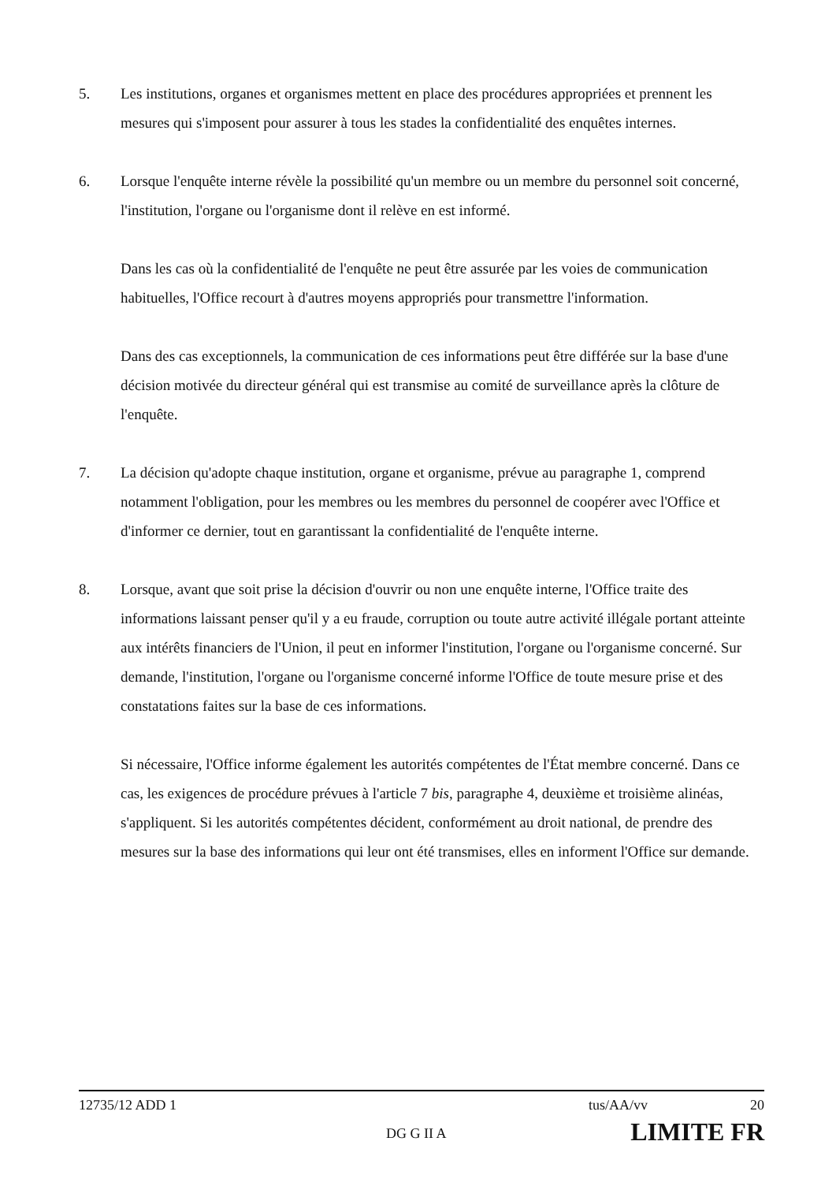5. Les institutions, organes et organismes mettent en place des procédures appropriées et prennent les mesures qui s'imposent pour assurer à tous les stades la confidentialité des enquêtes internes.
6. Lorsque l'enquête interne révèle la possibilité qu'un membre ou un membre du personnel soit concerné, l'institution, l'organe ou l'organisme dont il relève en est informé.
Dans les cas où la confidentialité de l'enquête ne peut être assurée par les voies de communication habituelles, l'Office recourt à d'autres moyens appropriés pour transmettre l'information.
Dans des cas exceptionnels, la communication de ces informations peut être différée sur la base d'une décision motivée du directeur général qui est transmise au comité de surveillance après la clôture de l'enquête.
7. La décision qu'adopte chaque institution, organe et organisme, prévue au paragraphe 1, comprend notamment l'obligation, pour les membres ou les membres du personnel de coopérer avec l'Office et d'informer ce dernier, tout en garantissant la confidentialité de l'enquête interne.
8. Lorsque, avant que soit prise la décision d'ouvrir ou non une enquête interne, l'Office traite des informations laissant penser qu'il y a eu fraude, corruption ou toute autre activité illégale portant atteinte aux intérêts financiers de l'Union, il peut en informer l'institution, l'organe ou l'organisme concerné. Sur demande, l'institution, l'organe ou l'organisme concerné informe l'Office de toute mesure prise et des constatations faites sur la base de ces informations.
Si nécessaire, l'Office informe également les autorités compétentes de l'État membre concerné. Dans ce cas, les exigences de procédure prévues à l'article 7 bis, paragraphe 4, deuxième et troisième alinéas, s'appliquent. Si les autorités compétentes décident, conformément au droit national, de prendre des mesures sur la base des informations qui leur ont été transmises, elles en informent l'Office sur demande.
12735/12 ADD 1 tus/AA/vv 20
DG G II A LIMITE FR